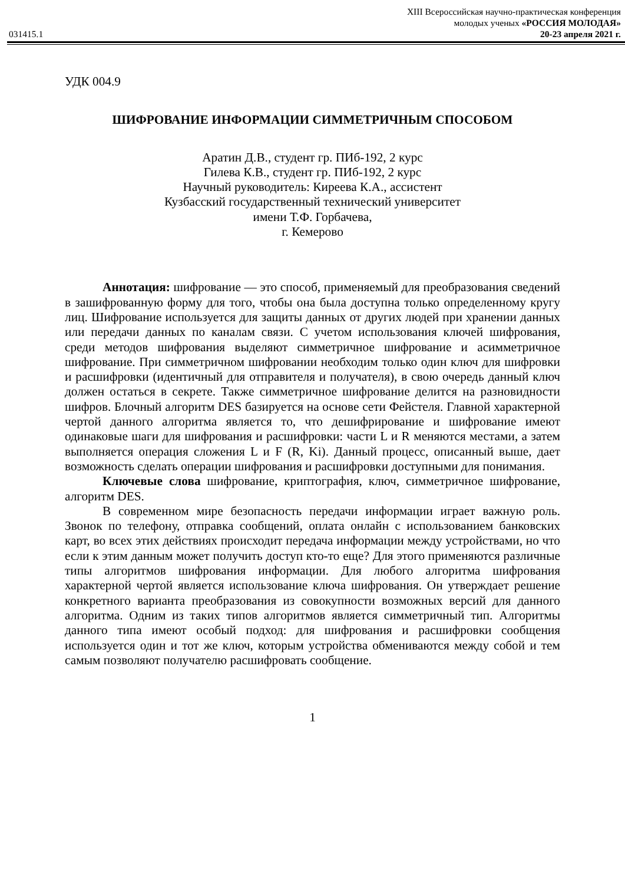XIII Всероссийская научно-практическая конференция
молодых ученых «РОССИЯ МОЛОДАЯ»
031415.1 20-23 апреля 2021 г.
УДК 004.9
ШИФРОВАНИЕ ИНФОРМАЦИИ СИММЕТРИЧНЫМ СПОСОБОМ
Аратин Д.В., студент гр. ПИб-192, 2 курс
Гилева К.В., студент гр. ПИб-192, 2 курс
Научный руководитель: Киреева К.А., ассистент
Кузбасский государственный технический университет
имени Т.Ф. Горбачева,
г. Кемерово
Аннотация: шифрование — это способ, применяемый для преобразования сведений в зашифрованную форму для того, чтобы она была доступна только определенному кругу лиц. Шифрование используется для защиты данных от других людей при хранении данных или передачи данных по каналам связи. С учетом использования ключей шифрования, среди методов шифрования выделяют симметричное шифрование и асимметричное шифрование. При симметричном шифровании необходим только один ключ для шифровки и расшифровки (идентичный для отправителя и получателя), в свою очередь данный ключ должен остаться в секрете. Также симметричное шифрование делится на разновидности шифров. Блочный алгоритм DES базируется на основе сети Фейстеля. Главной характерной чертой данного алгоритма является то, что дешифрирование и шифрование имеют одинаковые шаги для шифрования и расшифровки: части L и R меняются местами, а затем выполняется операция сложения L и F (R, Ki). Данный процесс, описанный выше, дает возможность сделать операции шифрования и расшифровки доступными для понимания.
Ключевые слова шифрование, криптография, ключ, симметричное шифрование, алгоритм DES.
В современном мире безопасность передачи информации играет важную роль. Звонок по телефону, отправка сообщений, оплата онлайн с использованием банковских карт, во всех этих действиях происходит передача информации между устройствами, но что если к этим данным может получить доступ кто-то еще? Для этого применяются различные типы алгоритмов шифрования информации. Для любого алгоритма шифрования характерной чертой является использование ключа шифрования. Он утверждает решение конкретного варианта преобразования из совокупности возможных версий для данного алгоритма. Одним из таких типов алгоритмов является симметричный тип. Алгоритмы данного типа имеют особый подход: для шифрования и расшифровки сообщения используется один и тот же ключ, которым устройства обмениваются между собой и тем самым позволяют получателю расшифровать сообщение.
1